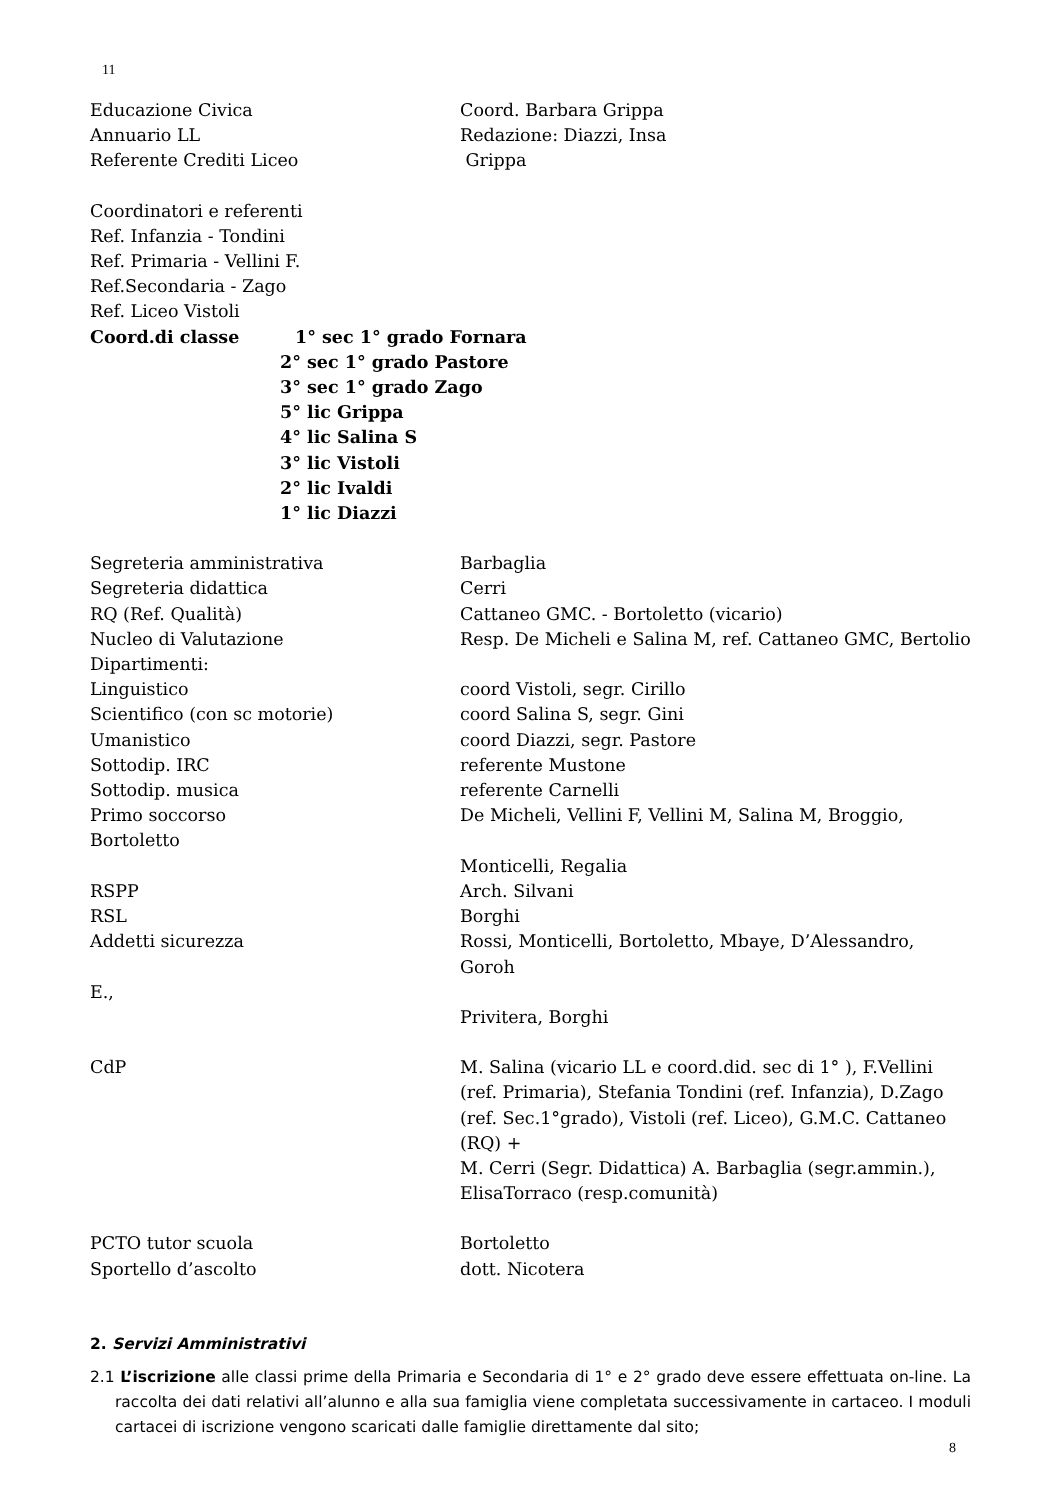11
Educazione Civica Coord. Barbara Grippa
Annuario LL Redazione: Diazzi, Insa
Referente Crediti Liceo Grippa
Coordinatori e referenti
Ref. Infanzia - Tondini
Ref. Primaria - Vellini F.
Ref.Secondaria - Zago
Ref. Liceo Vistoli
Coord.di classe 1° sec 1° grado Fornara
2° sec 1° grado Pastore
3° sec 1° grado Zago
5° lic Grippa
4° lic Salina S
3° lic Vistoli
2° lic Ivaldi
1° lic Diazzi
Segreteria amministrativa Barbaglia
Segreteria didattica Cerri
RQ (Ref. Qualità) Cattaneo GMC. - Bortoletto (vicario)
Nucleo di Valutazione Resp. De Micheli e Salina M, ref. Cattaneo GMC, Bertolio
Dipartimenti:
Linguistico coord Vistoli, segr. Cirillo
Scientifico (con sc motorie) coord Salina S, segr. Gini
Umanistico coord Diazzi, segr. Pastore
Sottodip. IRC referente Mustone
Sottodip. musica referente Carnelli
Primo soccorso De Micheli, Vellini F, Vellini M, Salina M, Broggio,
Bortoletto
Monticelli, Regalia
RSPP Arch. Silvani
RSL Borghi
Addetti sicurezza Rossi, Monticelli, Bortoletto, Mbaye, D’Alessandro, Goroh
E.,
Privitera, Borghi
CdP M. Salina (vicario LL e coord.did. sec di 1° ), F.Vellini
(ref. Primaria), Stefania Tondini (ref. Infanzia), D.Zago (ref. Sec.1°grado), Vistoli (ref. Liceo), G.M.C. Cattaneo (RQ) +
M. Cerri (Segr. Didattica) A. Barbaglia (segr.ammin.), ElisaTorraco (resp.comunità)
PCTO tutor scuola Bortoletto
Sportello d’ascolto dott. Nicotera
2. Servizi Amministrativi
2.1 L’iscrizione alle classi prime della Primaria e Secondaria di 1° e 2° grado deve essere effettuata on-line. La raccolta dei dati relativi all’alunno e alla sua famiglia viene completata successivamente in cartaceo. I moduli cartacei di iscrizione vengono scaricati dalle famiglie direttamente dal sito;
8